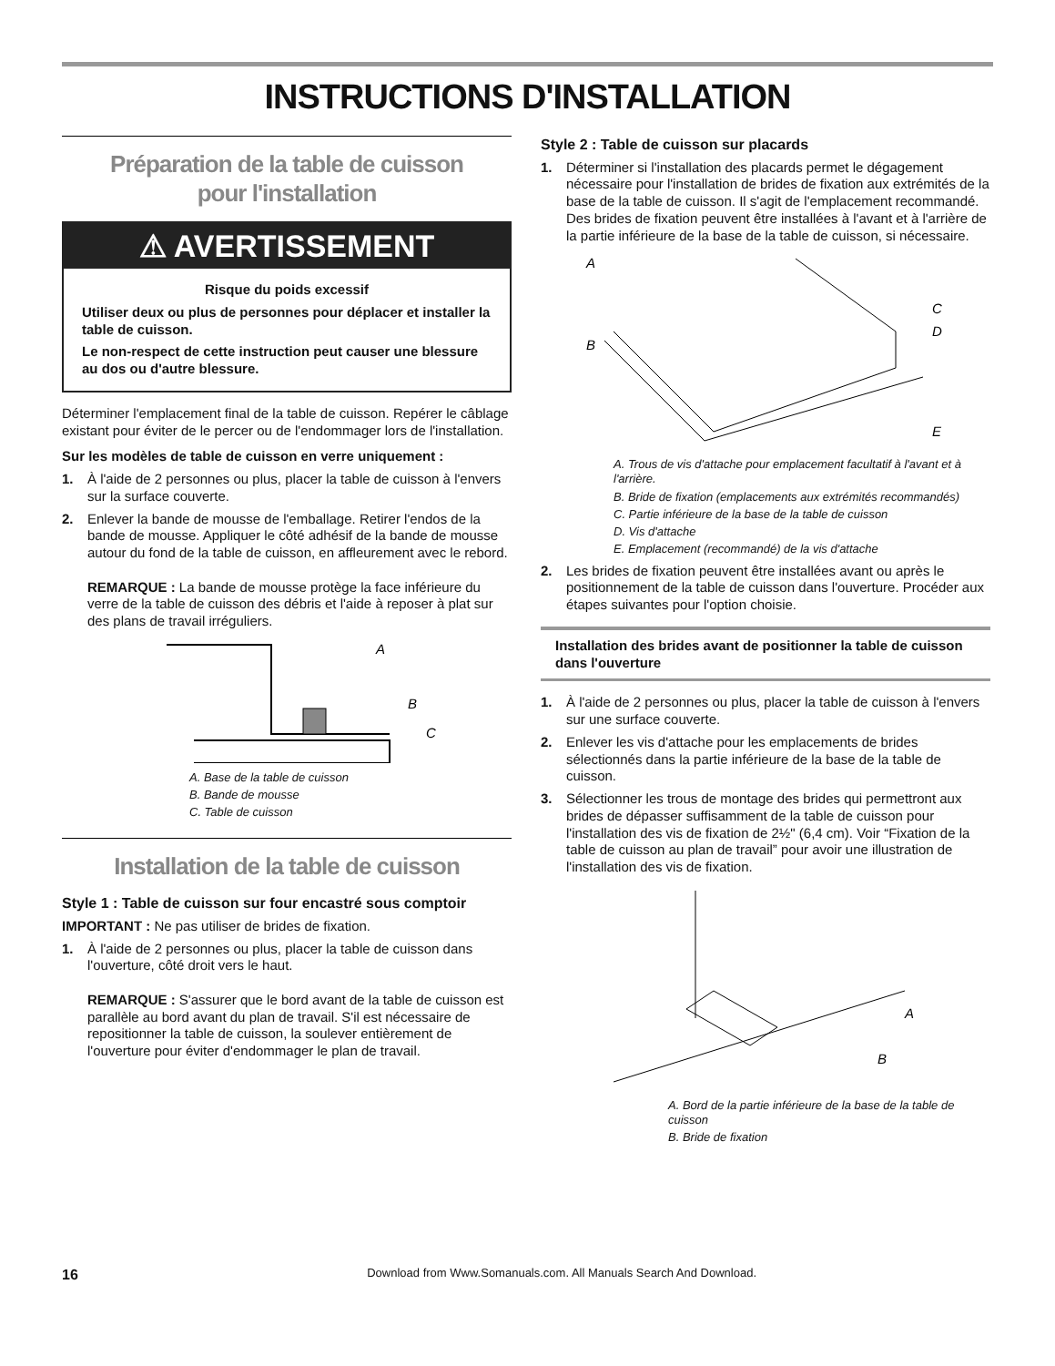INSTRUCTIONS D'INSTALLATION
Préparation de la table de cuisson
pour l'installation
⚠ AVERTISSEMENT
Risque du poids excessif
Utiliser deux ou plus de personnes pour déplacer et installer la table de cuisson.
Le non-respect de cette instruction peut causer une blessure au dos ou d'autre blessure.
Déterminer l'emplacement final de la table de cuisson. Repérer le câblage existant pour éviter de le percer ou de l'endommager lors de l'installation.
Sur les modèles de table de cuisson en verre uniquement :
1. À l'aide de 2 personnes ou plus, placer la table de cuisson à l'envers sur la surface couverte.
2. Enlever la bande de mousse de l'emballage. Retirer l'endos de la bande de mousse. Appliquer le côté adhésif de la bande de mousse autour du fond de la table de cuisson, en affleurement avec le rebord.
REMARQUE : La bande de mousse protège la face inférieure du verre de la table de cuisson des débris et l'aide à reposer à plat sur des plans de travail irréguliers.
A
B
C
A. Base de la table de cuisson
B. Bande de mousse
C. Table de cuisson
Installation de la table de cuisson
Style 1 : Table de cuisson sur four encastré sous comptoir
IMPORTANT : Ne pas utiliser de brides de fixation.
1. À l'aide de 2 personnes ou plus, placer la table de cuisson dans l'ouverture, côté droit vers le haut.
REMARQUE : S'assurer que le bord avant de la table de cuisson est parallèle au bord avant du plan de travail. S'il est nécessaire de repositionner la table de cuisson, la soulever entièrement de l'ouverture pour éviter d'endommager le plan de travail.
Style 2 : Table de cuisson sur placards
1. Déterminer si l'installation des placards permet le dégagement nécessaire pour l'installation de brides de fixation aux extrémités de la base de la table de cuisson. Il s'agit de l'emplacement recommandé. Des brides de fixation peuvent être installées à l'avant et à l'arrière de la partie inférieure de la base de la table de cuisson, si nécessaire.
A
B
C
D
E
A. Trous de vis d'attache pour emplacement facultatif à l'avant et à l'arrière.
B. Bride de fixation (emplacements aux extrémités recommandés)
C. Partie inférieure de la base de la table de cuisson
D. Vis d'attache
E. Emplacement (recommandé) de la vis d'attache
2. Les brides de fixation peuvent être installées avant ou après le positionnement de la table de cuisson dans l'ouverture. Procéder aux étapes suivantes pour l'option choisie.
Installation des brides avant de positionner la table de cuisson dans l'ouverture
1. À l'aide de 2 personnes ou plus, placer la table de cuisson à l'envers sur une surface couverte.
2. Enlever les vis d'attache pour les emplacements de brides sélectionnés dans la partie inférieure de la base de la table de cuisson.
3. Sélectionner les trous de montage des brides qui permettront aux brides de dépasser suffisamment de la table de cuisson pour l'installation des vis de fixation de 2½" (6,4 cm). Voir “Fixation de la table de cuisson au plan de travail” pour avoir une illustration de l'installation des vis de fixation.
A
B
A. Bord de la partie inférieure de la base de la table de cuisson
B. Bride de fixation
16 Download from Www.Somanuals.com. All Manuals Search And Download.